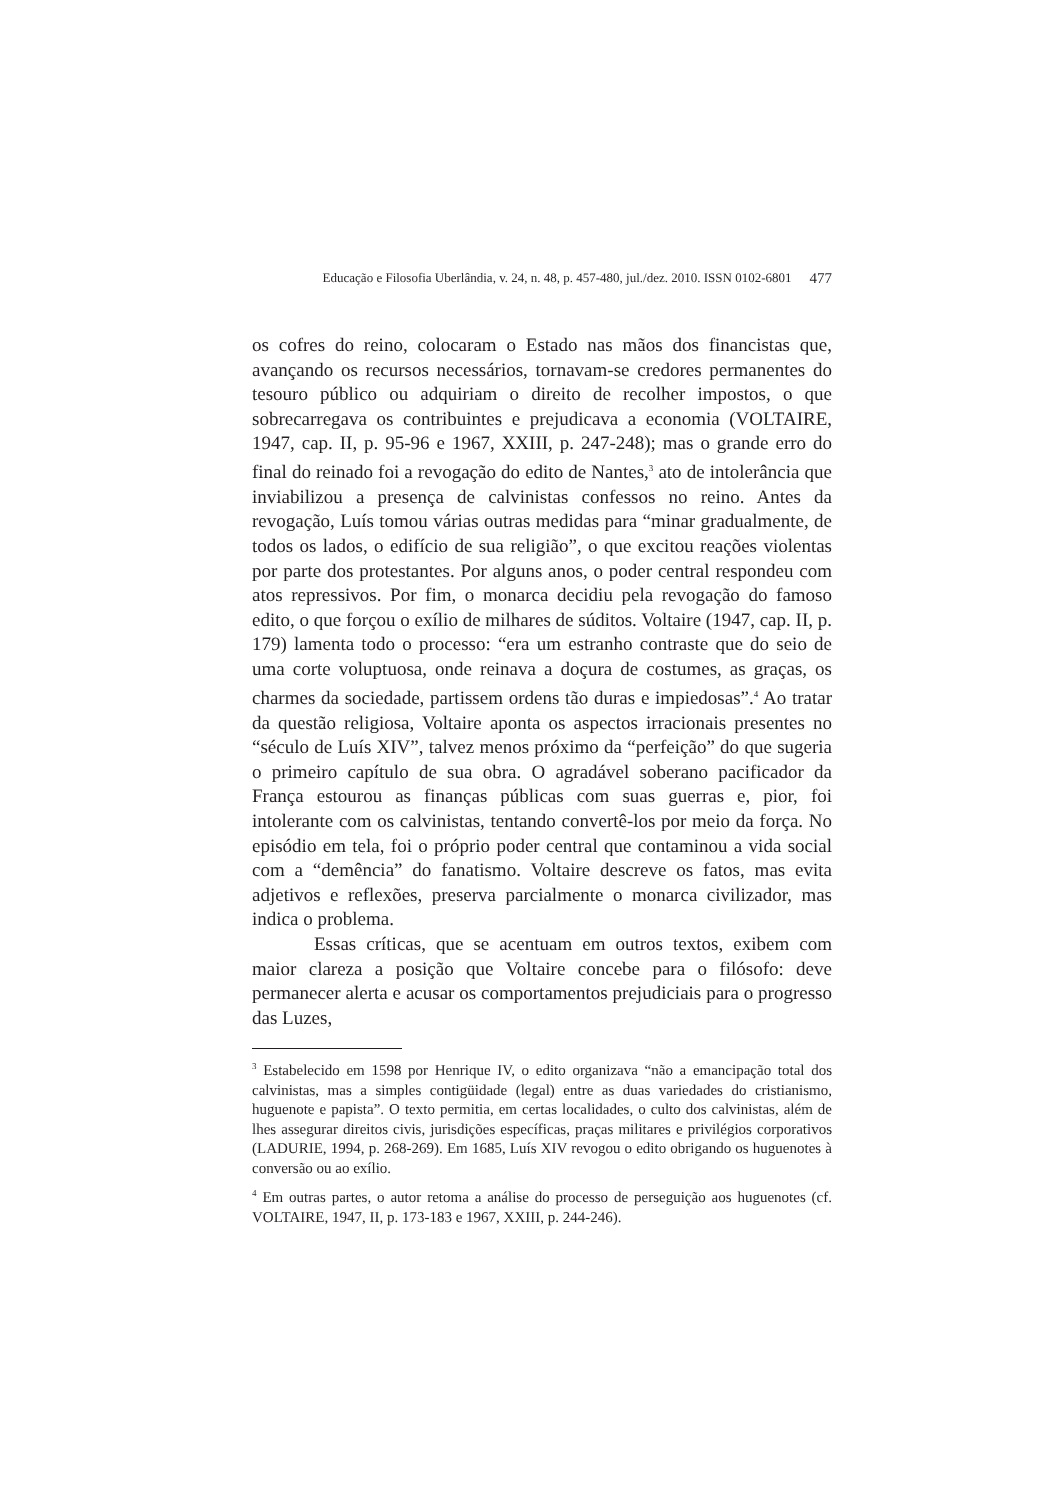Educação e Filosofia Uberlândia, v. 24, n. 48, p. 457-480, jul./dez. 2010. ISSN 0102-6801 477
os cofres do reino, colocaram o Estado nas mãos dos financistas que, avançando os recursos necessários, tornavam-se credores permanentes do tesouro público ou adquiriam o direito de recolher impostos, o que sobrecarregava os contribuintes e prejudicava a economia (VOLTAIRE, 1947, cap. II, p. 95-96 e 1967, XXIII, p. 247-248); mas o grande erro do final do reinado foi a revogação do edito de Nantes,<sup>3</sup> ato de intolerância que inviabilizou a presença de calvinistas confessos no reino. Antes da revogação, Luís tomou várias outras medidas para “minar gradualmente, de todos os lados, o edifício de sua religião”, o que excitou reações violentas por parte dos protestantes. Por alguns anos, o poder central respondeu com atos repressivos. Por fim, o monarca decidiu pela revogação do famoso edito, o que forçou o exílio de milhares de súditos. Voltaire (1947, cap. II, p. 179) lamenta todo o processo: “era um estranho contraste que do seio de uma corte voluptuosa, onde reinava a doçura de costumes, as graças, os charmes da sociedade, partissem ordens tão duras e impiedosas”.<sup>4</sup> Ao tratar da questão religiosa, Voltaire aponta os aspectos irracionais presentes no “século de Luís XIV”, talvez menos próximo da “perfeição” do que sugeria o primeiro capítulo de sua obra. O agradável soberano pacificador da França estourou as finanças públicas com suas guerras e, pior, foi intolerante com os calvinistas, tentando convertê-los por meio da força. No episódio em tela, foi o próprio poder central que contaminou a vida social com a “demência” do fanatismo. Voltaire descreve os fatos, mas evita adjetivos e reflexões, preserva parcialmente o monarca civilizador, mas indica o problema.
Essas críticas, que se acentuam em outros textos, exibem com maior clareza a posição que Voltaire concebe para o filósofo: deve permanecer alerta e acusar os comportamentos prejudiciais para o progresso das Luzes,
<sup>3</sup> Estabelecido em 1598 por Henrique IV, o edito organizava “não a emancipação total dos calvinistas, mas a simples contigüidade (legal) entre as duas variedades do cristianismo, huguenote e papista”. O texto permitia, em certas localidades, o culto dos calvinistas, além de lhes assegurar direitos civis, jurisdições específicas, praças militares e privilégios corporativos (LADURIE, 1994, p. 268-269). Em 1685, Luís XIV revogou o edito obrigando os huguenotes à conversão ou ao exílio.
<sup>4</sup> Em outras partes, o autor retoma a análise do processo de perseguição aos huguenotes (cf. VOLTAIRE, 1947, II, p. 173-183 e 1967, XXIII, p. 244-246).